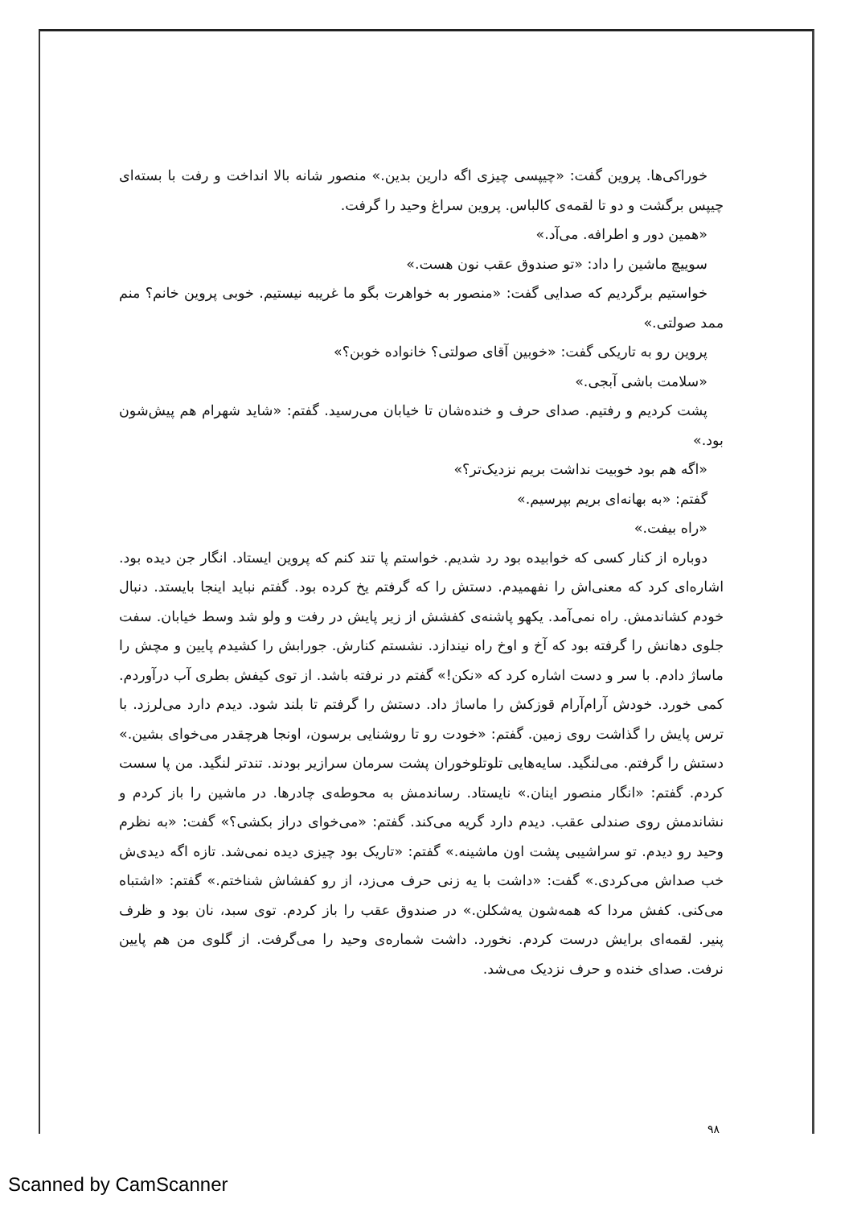خوراکی‌ها. پروین گفت: «چیپسی چیزی اگه دارین بدین.» منصور شانه بالا انداخت و رفت با بسته‌ای چیپس برگشت و دو تا لقمه‌ی کالباس. پروین سراغ وحید را گرفت.
«همین دور و اطرافه. می‌آد.»
سوییچ ماشین را داد: «تو صندوق عقب نون هست.»
خواستیم برگردیم که صدایی گفت: «منصور به خواهرت بگو ما غریبه نیستیم. خوبی پروین خانم؟ منم ممد صولتی.»
پروین رو به تاریکی گفت: «خوبین آقای صولتی؟ خانواده خوبن؟»
«سلامت باشی آبجی.»
پشت کردیم و رفتیم. صدای حرف و خنده‌شان تا خیابان می‌رسید. گفتم: «شاید شهرام هم پیش‌شون بود.»
«اگه هم بود خوبیت نداشت بریم نزدیک‌تر؟»
گفتم: «به بهانه‌ای بریم بپرسیم.»
«راه بیفت.»
دوباره از کنار کسی که خوابیده بود رد شدیم. خواستم پا تند کنم که پروین ایستاد. انگار جن دیده بود. اشاره‌ای کرد که معنی‌اش را نفهمیدم. دستش را که گرفتم یخ کرده بود. گفتم نباید اینجا بایستد. دنبال خودم کشاندمش. راه نمی‌آمد. یکهو پاشنه‌ی کفشش از زیر پایش در رفت و ولو شد وسط خیابان. سفت جلوی دهانش را گرفته بود که آخ و اوخ راه نیندازد. نشستم کنارش. جورابش را کشیدم پایین و مچش را ماساژ دادم. با سر و دست اشاره کرد که «نکن!» گفتم در نرفته باشد. از توی کیفش بطری آب درآوردم. کمی خورد. خودش آرام‌آرام قوزکش را ماساژ داد. دستش را گرفتم تا بلند شود. دیدم دارد می‌لرزد. با ترس پایش را گذاشت روی زمین. گفتم: «خودت رو تا روشنایی برسون، اونجا هرچقدر می‌خوای بشین.» دستش را گرفتم. می‌لنگید. سایه‌هایی تلوتلوخوران پشت سرمان سرازیر بودند. تندتر لنگید. من پا سست کردم. گفتم: «انگار منصور اینان.» نایستاد. رساندمش به محوطه‌ی چادرها. در ماشین را باز کردم و نشاندمش روی صندلی عقب. دیدم دارد گریه می‌کند. گفتم: «می‌خوای دراز بکشی؟» گفت: «به نظرم وحید رو دیدم. تو سراشیبی پشت اون ماشینه.» گفتم: «تاریک بود چیزی دیده نمی‌شد. تازه اگه دیدی‌ش خب صداش می‌کردی.» گفت: «داشت با یه زنی حرف می‌زد، از رو کفشاش شناختم.» گفتم: «اشتباه می‌کنی. کفش مردا که همه‌شون یه‌شکلن.» در صندوق عقب را باز کردم. توی سبد، نان بود و ظرف پنیر. لقمه‌ای برایش درست کردم. نخورد. داشت شماره‌ی وحید را می‌گرفت. از گلوی من هم پایین نرفت. صدای خنده و حرف نزدیک می‌شد.
۹۸
Scanned by CamScanner